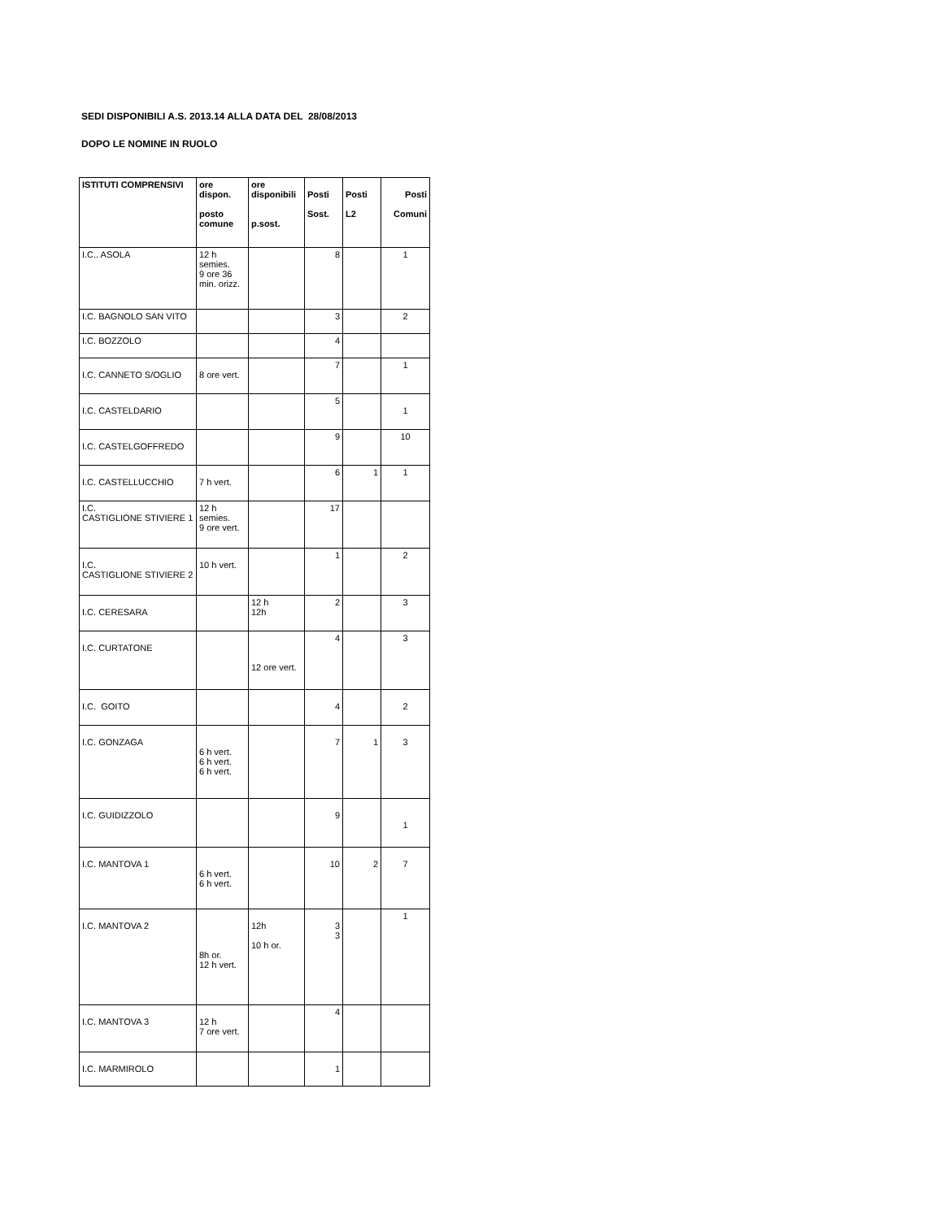SEDI DISPONIBILI A.S. 2013.14 ALLA DATA DEL 28/08/2013
DOPO LE NOMINE IN RUOLO
| ISTITUTI COMPRENSIVI | ore dispon. posto comune | ore disponibili p.sost. | Posti Sost. | Posti L2 | Posti Comuni |
| --- | --- | --- | --- | --- | --- |
| I.C.. ASOLA | 12 h semies. 9 ore 36 min. orizz. | | 8 | | 1 |
| I.C. BAGNOLO SAN VITO | | | 3 | | 2 |
| I.C. BOZZOLO | | | 4 | | |
| I.C. CANNETO S/OGLIO | 8 ore vert. | | 7 | | 1 |
| I.C. CASTELDARIO | | | 5 | | 1 |
| I.C. CASTELGOFFREDO | | | 9 | | 10 |
| I.C. CASTELLUCCHIO | 7 h vert. | | 6 | 1 | 1 |
| I.C. CASTIGLIONE STIVIERE 1 | 12 h semies. 9 ore vert. | | 17 | | |
| I.C. CASTIGLIONE STIVIERE 2 | 10 h vert. | | 1 | | 2 |
| I.C. CERESARA | | 12 h 12h | 2 | | 3 |
| I.C. CURTATONE | | 12 ore vert. | 4 | | 3 |
| I.C. GOITO | | | 4 | | 2 |
| I.C. GONZAGA | 6 h vert. 6 h vert. 6 h vert. | | 7 | 1 | 3 |
| I.C. GUIDIZZOLO | | | 9 | | 1 |
| I.C. MANTOVA 1 | 6 h vert. 6 h vert. | | 10 | 2 | 7 |
| I.C. MANTOVA 2 | 8h or. 12 h vert. | 12h 10 h or. | 3 3 | | 1 |
| I.C. MANTOVA 3 | 12 h 7 ore vert. | | 4 | | |
| I.C. MARMIROLO | | | 1 | | |